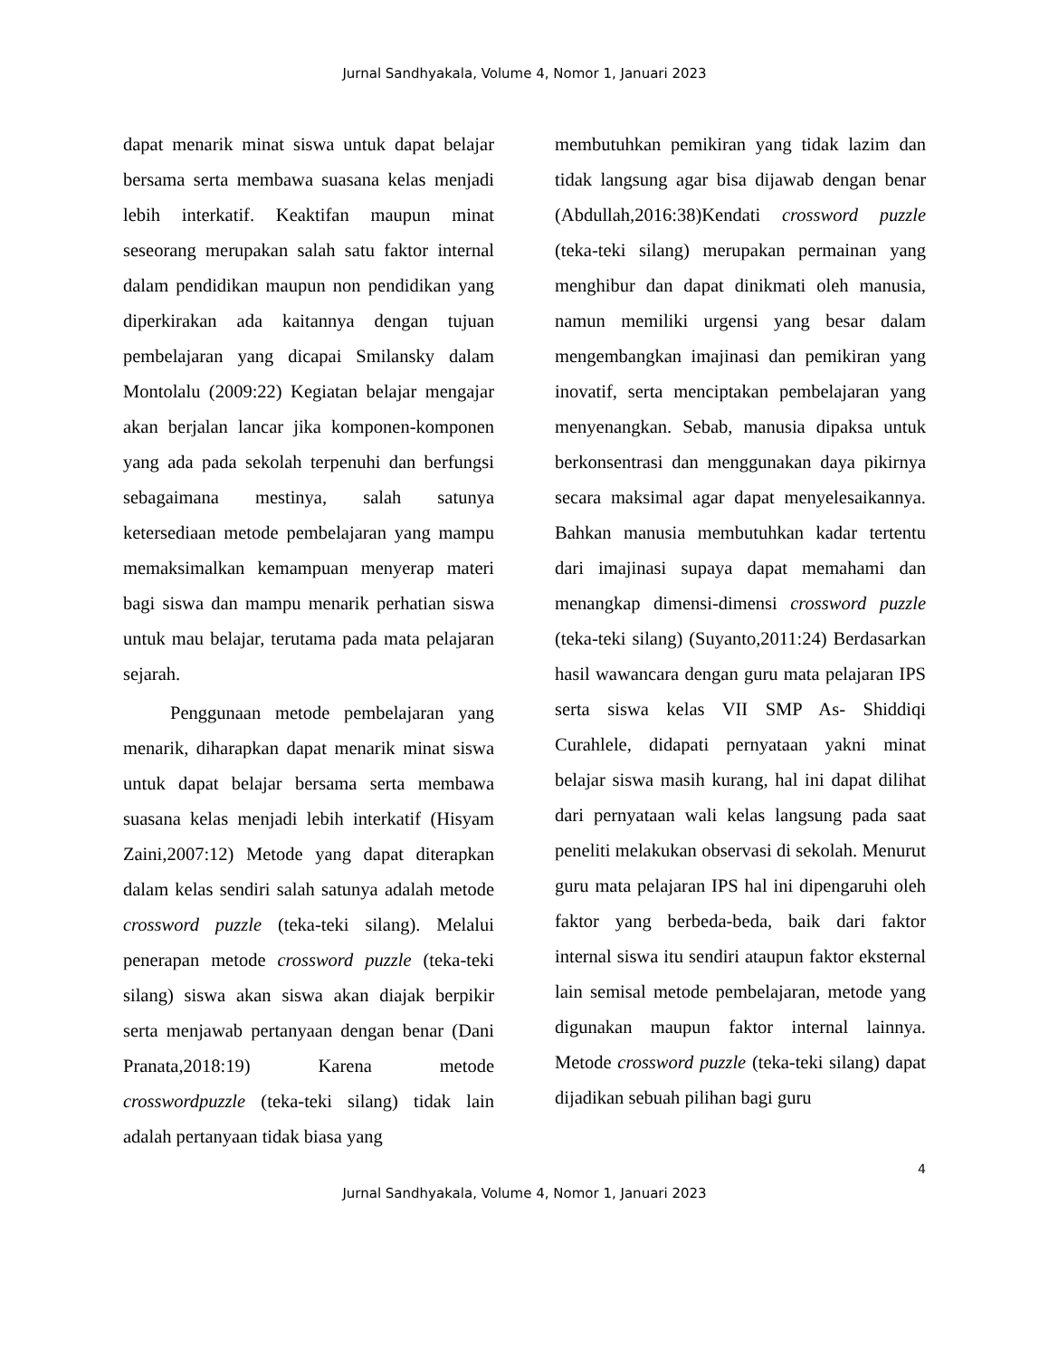Jurnal Sandhyakala, Volume 4, Nomor 1, Januari 2023
dapat menarik minat siswa untuk dapat belajar bersama serta membawa suasana kelas menjadi lebih interkatif. Keaktifan maupun minat seseorang merupakan salah satu faktor internal dalam pendidikan maupun non pendidikan yang diperkirakan ada kaitannya dengan tujuan pembelajaran yang dicapai Smilansky dalam Montolalu (2009:22) Kegiatan belajar mengajar akan berjalan lancar jika komponen-komponen yang ada pada sekolah terpenuhi dan berfungsi sebagaimana mestinya, salah satunya ketersediaan metode pembelajaran yang mampu memaksimalkan kemampuan menyerap materi bagi siswa dan mampu menarik perhatian siswa untuk mau belajar, terutama pada mata pelajaran sejarah.
Penggunaan metode pembelajaran yang menarik, diharapkan dapat menarik minat siswa untuk dapat belajar bersama serta membawa suasana kelas menjadi lebih interkatif (Hisyam Zaini,2007:12) Metode yang dapat diterapkan dalam kelas sendiri salah satunya adalah metode crossword puzzle (teka-teki silang). Melalui penerapan metode crossword puzzle (teka-teki silang) siswa akan siswa akan diajak berpikir serta menjawab pertanyaan dengan benar (Dani Pranata,2018:19) Karena metode crosswordpuzzle (teka-teki silang) tidak lain adalah pertanyaan tidak biasa yang
membutuhkan pemikiran yang tidak lazim dan tidak langsung agar bisa dijawab dengan benar (Abdullah,2016:38)Kendati crossword puzzle (teka-teki silang) merupakan permainan yang menghibur dan dapat dinikmati oleh manusia, namun memiliki urgensi yang besar dalam mengembangkan imajinasi dan pemikiran yang inovatif, serta menciptakan pembelajaran yang menyenangkan. Sebab, manusia dipaksa untuk berkonsentrasi dan menggunakan daya pikirnya secara maksimal agar dapat menyelesaikannya. Bahkan manusia membutuhkan kadar tertentu dari imajinasi supaya dapat memahami dan menangkap dimensi-dimensi crossword puzzle (teka-teki silang) (Suyanto,2011:24) Berdasarkan hasil wawancara dengan guru mata pelajaran IPS serta siswa kelas VII SMP As- Shiddiqi Curahlele, didapati pernyataan yakni minat belajar siswa masih kurang, hal ini dapat dilihat dari pernyataan wali kelas langsung pada saat peneliti melakukan observasi di sekolah. Menurut guru mata pelajaran IPS hal ini dipengaruhi oleh faktor yang berbeda-beda, baik dari faktor internal siswa itu sendiri ataupun faktor eksternal lain semisal metode pembelajaran, metode yang digunakan maupun faktor internal lainnya. Metode crossword puzzle (teka-teki silang) dapat dijadikan sebuah pilihan bagi guru
4
Jurnal Sandhyakala, Volume 4, Nomor 1, Januari 2023